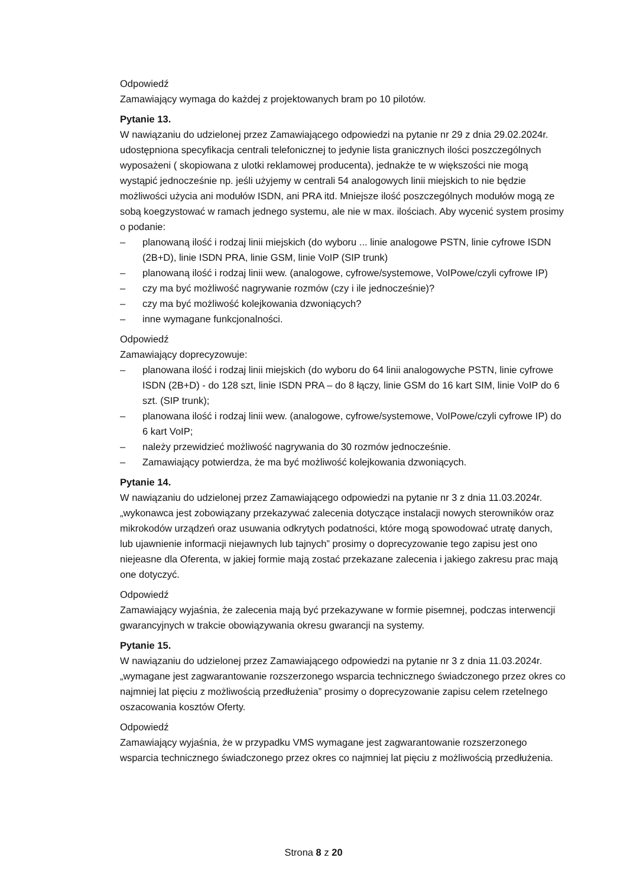Odpowiedź
Zamawiający wymaga do każdej z projektowanych bram po 10 pilotów.
Pytanie 13.
W nawiązaniu do udzielonej przez Zamawiającego odpowiedzi na pytanie nr 29 z dnia 29.02.2024r. udostępniona specyfikacja centrali telefonicznej to jedynie lista granicznych ilości poszczególnych wyposażeni ( skopiowana z ulotki reklamowej producenta), jednakże te w większości nie mogą wystąpić jednocześnie np. jeśli użyjemy w centrali 54 analogowych linii miejskich to nie będzie możliwości użycia ani modułów ISDN, ani PRA itd. Mniejsze ilość poszczególnych modułów mogą ze sobą koegzystować w ramach jednego systemu, ale nie w max. ilościach. Aby wycenić system prosimy o podanie:
– planowaną ilość i rodzaj linii miejskich (do wyboru ... linie analogowe PSTN, linie cyfrowe ISDN (2B+D), linie ISDN PRA, linie GSM, linie VoIP (SIP trunk)
– planowaną ilość i rodzaj linii wew. (analogowe, cyfrowe/systemowe, VoIPowe/czyli cyfrowe IP)
– czy ma być możliwość nagrywanie rozmów (czy i ile jednocześnie)?
– czy ma być możliwość kolejkowania dzwoniących?
– inne wymagane funkcjonalności.
Odpowiedź
Zamawiający doprecyzowuje:
– planowana ilość i rodzaj linii miejskich (do wyboru do 64 linii analogowyche PSTN, linie cyfrowe ISDN (2B+D) - do 128 szt, linie ISDN PRA – do 8 łączy, linie GSM do 16 kart SIM, linie VoIP do 6 szt. (SIP trunk);
– planowana ilość i rodzaj linii wew. (analogowe, cyfrowe/systemowe, VoIPowe/czyli cyfrowe IP) do 6 kart VoIP;
– należy przewidzieć możliwość nagrywania do 30 rozmów jednocześnie.
– Zamawiający potwierdza, że ma być możliwość kolejkowania dzwoniących.
Pytanie 14.
W nawiązaniu do udzielonej przez Zamawiającego odpowiedzi na pytanie nr 3 z dnia 11.03.2024r. „wykonawca jest zobowiązany przekazywać zalecenia dotyczące instalacji nowych sterowników oraz mikrokodów urządzeń oraz usuwania odkrytych podatności, które mogą spowodować utratę danych, lub ujawnienie informacji niejawnych lub tajnych” prosimy o doprecyzowanie tego zapisu jest ono niejeasne dla Oferenta, w jakiej formie mają zostać przekazane zalecenia i jakiego zakresu prac mają one dotyczyć.
Odpowiedź
Zamawiający wyjaśnia, że zalecenia mają być przekazywane w formie pisemnej, podczas interwencji gwarancyjnych w trakcie obowiązywania okresu gwarancji na systemy.
Pytanie 15.
W nawiązaniu do udzielonej przez Zamawiającego odpowiedzi na pytanie nr 3 z dnia 11.03.2024r. „wymagane jest zagwarantowanie rozszerzonego wsparcia technicznego świadczonego przez okres co najmniej lat pięciu z możliwością przedłużenia” prosimy o doprecyzowanie zapisu celem rzetelnego oszacowania kosztów Oferty.
Odpowiedź
Zamawiający wyjaśnia, że w przypadku VMS wymagane jest zagwarantowanie rozszerzonego wsparcia technicznego świadczonego przez okres co najmniej lat pięciu z możliwością przedłużenia.
Strona 8 z 20